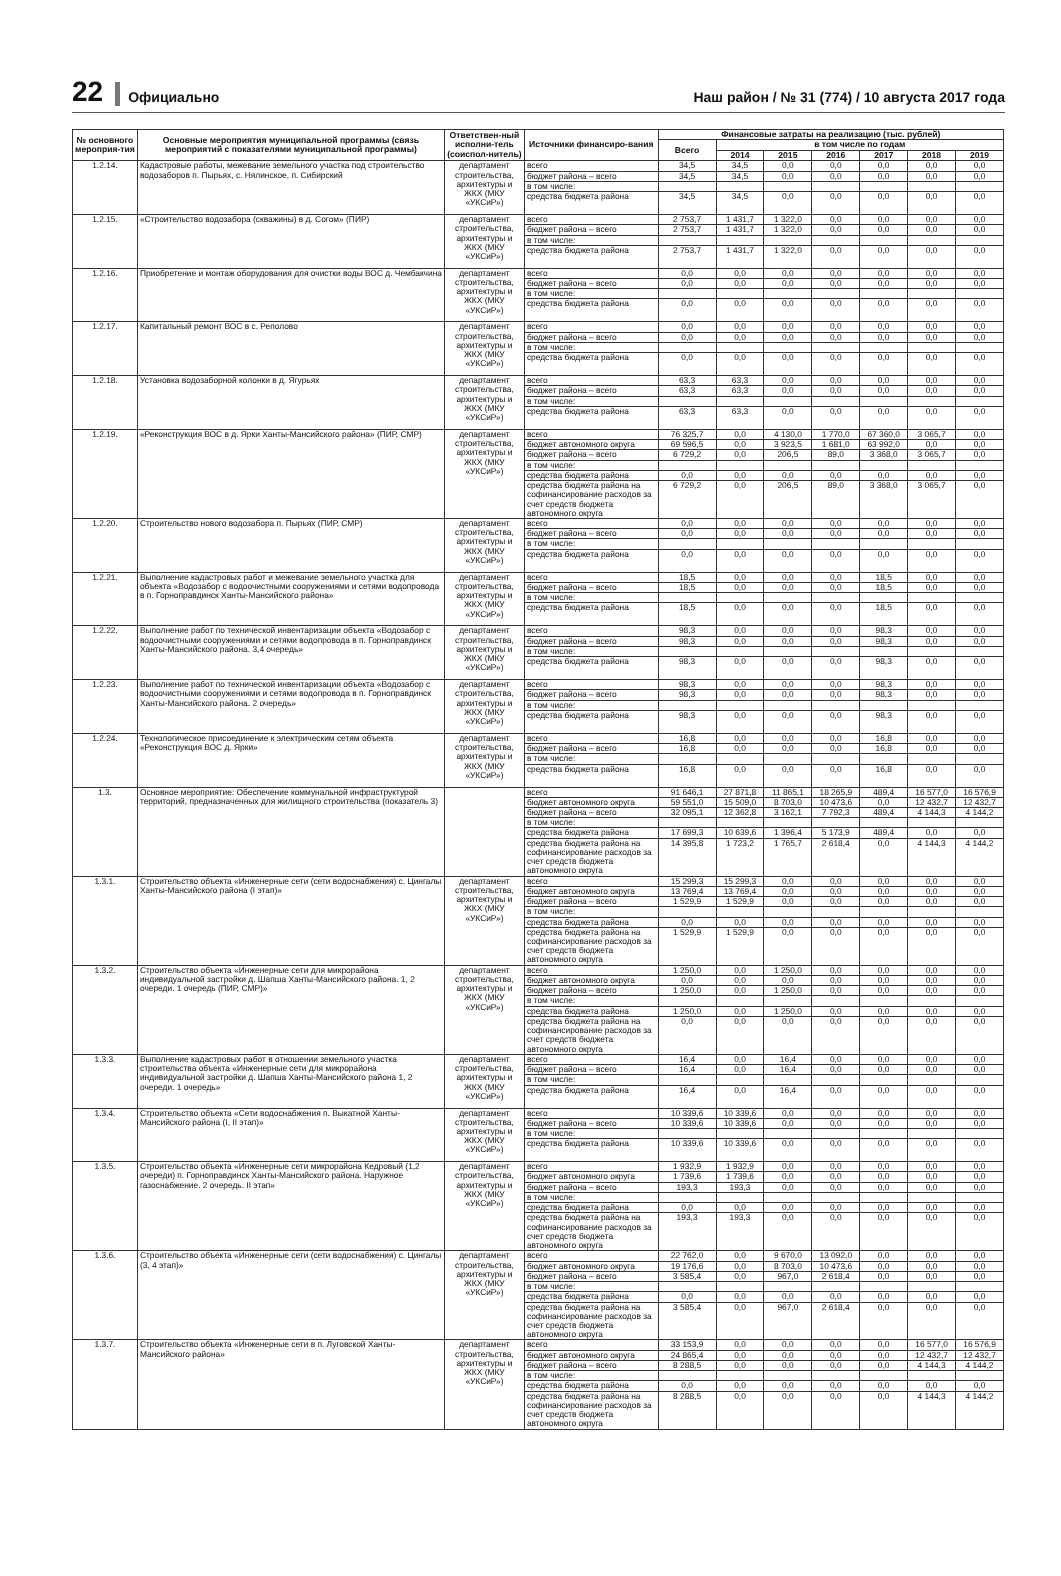22 Официально Наш район / № 31 (774) / 10 августа 2017 года
| № основного мероприя-тия | Основные мероприятия муниципальной программы (связь мероприятий с показателями муниципальной программы) | Ответствен-ный исполни-тель (соиспол-нитель) | Источники финансиро-вания | Финансовые затраты на реализацию (тыс. рублей) | | | | | | |
| --- | --- | --- | --- | --- | --- | --- | --- | --- | --- | --- |
| | | | | Всего | в том числе по годам | | | | | |
| | | | | | 2014 | 2015 | 2016 | 2017 | 2018 | 2019 |
| 1.2.14. | Кадастровые работы, межевание земельного участка под строительство водозаборов п. Пырьях, с. Нялинское, п. Сибирский | департамент строительства, архитектуры и ЖКХ (МКУ «УКСиР») | всего | 34,5 | 34,5 | 0,0 | 0,0 | 0,0 | 0,0 | 0,0 |
| | | | бюджет района – всего | 34,5 | 34,5 | 0,0 | 0,0 | 0,0 | 0,0 | 0,0 |
| | | | в том числе: | | | | | | | |
| | | | средства бюджета района | 34,5 | 34,5 | 0,0 | 0,0 | 0,0 | 0,0 | 0,0 |
| 1.2.15. | «Строительство водозабора (скважины) в д. Согом» (ПИР) | департамент строительства, архитектуры и ЖКХ (МКУ «УКСиР») | всего | 2 753,7 | 1 431,7 | 1 322,0 | 0,0 | 0,0 | 0,0 | 0,0 |
| | | | бюджет района – всего | 2 753,7 | 1 431,7 | 1 322,0 | 0,0 | 0,0 | 0,0 | 0,0 |
| | | | в том числе: | | | | | | | |
| | | | средства бюджета района | 2 753,7 | 1 431,7 | 1 322,0 | 0,0 | 0,0 | 0,0 | 0,0 |
| 1.2.16. | Приобретение и монтаж оборудования для очистки воды ВОС д. Чембакчина | департамент строительства, архитектуры и ЖКХ (МКУ «УКСиР») | всего | 0,0 | 0,0 | 0,0 | 0,0 | 0,0 | 0,0 | 0,0 |
| | | | бюджет района – всего | 0,0 | 0,0 | 0,0 | 0,0 | 0,0 | 0,0 | 0,0 |
| | | | в том числе: | | | | | | | |
| | | | средства бюджета района | 0,0 | 0,0 | 0,0 | 0,0 | 0,0 | 0,0 | 0,0 |
| 1.2.17. | Капитальный ремонт ВОС в с. Реполово | департамент строительства, архитектуры и ЖКХ (МКУ «УКСиР») | всего | 0,0 | 0,0 | 0,0 | 0,0 | 0,0 | 0,0 | 0,0 |
| | | | бюджет района – всего | 0,0 | 0,0 | 0,0 | 0,0 | 0,0 | 0,0 | 0,0 |
| | | | в том числе: | | | | | | | |
| | | | средства бюджета района | 0,0 | 0,0 | 0,0 | 0,0 | 0,0 | 0,0 | 0,0 |
| 1.2.18. | Установка водозаборной колонки в д. Ягурьях | департамент строительства, архитектуры и ЖКХ (МКУ «УКСиР») | всего | 63,3 | 63,3 | 0,0 | 0,0 | 0,0 | 0,0 | 0,0 |
| | | | бюджет района – всего | 63,3 | 63,3 | 0,0 | 0,0 | 0,0 | 0,0 | 0,0 |
| | | | в том числе: | | | | | | | |
| | | | средства бюджета района | 63,3 | 63,3 | 0,0 | 0,0 | 0,0 | 0,0 | 0,0 |
| 1.2.19. | «Реконструкция ВОС в д. Ярки Ханты-Мансийского района» (ПИР, СМР) | департамент строительства, архитектуры и ЖКХ (МКУ «УКСиР») | всего | 76 325,7 | 0,0 | 4 130,0 | 1 770,0 | 67 360,0 | 3 065,7 | 0,0 |
| | | | бюджет автономного округа | 69 596,5 | 0,0 | 3 923,5 | 1 681,0 | 63 992,0 | 0,0 | 0,0 |
| | | | бюджет района – всего | 6 729,2 | 0,0 | 206,5 | 89,0 | 3 368,0 | 3 065,7 | 0,0 |
| | | | в том числе: | | | | | | | |
| | | | средства бюджета района | 0,0 | 0,0 | 0,0 | 0,0 | 0,0 | 0,0 | 0,0 |
| | | | средства бюджета района на софинансирование расходов за счет средств бюджета автономного округа | 6 729,2 | 0,0 | 206,5 | 89,0 | 3 368,0 | 3 065,7 | 0,0 |
| 1.2.20. | Строительство нового водозабора п. Пырьях (ПИР, СМР) | департамент строительства, архитектуры и ЖКХ (МКУ «УКСиР») | всего | 0,0 | 0,0 | 0,0 | 0,0 | 0,0 | 0,0 | 0,0 |
| | | | бюджет района – всего | 0,0 | 0,0 | 0,0 | 0,0 | 0,0 | 0,0 | 0,0 |
| | | | в том числе: | | | | | | | |
| | | | средства бюджета района | 0,0 | 0,0 | 0,0 | 0,0 | 0,0 | 0,0 | 0,0 |
| 1.2.21. | Выполнение кадастровых работ и межевание земельного участка для объекта «Водозабор с водоочистными сооружениями и сетями водопровода в п. Горноправдинск Ханты-Мансийского района» | департамент строительства, архитектуры и ЖКХ (МКУ «УКСиР») | всего | 18,5 | 0,0 | 0,0 | 0,0 | 18,5 | 0,0 | 0,0 |
| | | | бюджет района – всего | 18,5 | 0,0 | 0,0 | 0,0 | 18,5 | 0,0 | 0,0 |
| | | | в том числе: | | | | | | | |
| | | | средства бюджета района | 18,5 | 0,0 | 0,0 | 0,0 | 18,5 | 0,0 | 0,0 |
| 1.2.22. | Выполнение работ по технической инвентаризации объекта «Водозабор с водоочистными сооружениями и сетями водопровода в п. Горноправдинск Ханты-Мансийского района. 3,4 очередь» | департамент строительства, архитектуры и ЖКХ (МКУ «УКСиР») | всего | 98,3 | 0,0 | 0,0 | 0,0 | 98,3 | 0,0 | 0,0 |
| | | | бюджет района – всего | 98,3 | 0,0 | 0,0 | 0,0 | 98,3 | 0,0 | 0,0 |
| | | | в том числе: | | | | | | | |
| | | | средства бюджета района | 98,3 | 0,0 | 0,0 | 0,0 | 98,3 | 0,0 | 0,0 |
| 1.2.23. | Выполнение работ по технической инвентаризации объекта «Водозабор с водоочистными сооружениями и сетями водопровода в п. Горноправдинск Ханты-Мансийского района. 2 очередь» | департамент строительства, архитектуры и ЖКХ (МКУ «УКСиР») | всего | 98,3 | 0,0 | 0,0 | 0,0 | 98,3 | 0,0 | 0,0 |
| | | | бюджет района – всего | 98,3 | 0,0 | 0,0 | 0,0 | 98,3 | 0,0 | 0,0 |
| | | | в том числе: | | | | | | | |
| | | | средства бюджета района | 98,3 | 0,0 | 0,0 | 0,0 | 98,3 | 0,0 | 0,0 |
| 1.2.24. | Технологическое присоединение к электрическим сетям объекта «Реконструкция ВОС д. Ярки» | департамент строительства, архитектуры и ЖКХ (МКУ «УКСиР») | всего | 16,8 | 0,0 | 0,0 | 0,0 | 16,8 | 0,0 | 0,0 |
| | | | бюджет района – всего | 16,8 | 0,0 | 0,0 | 0,0 | 16,8 | 0,0 | 0,0 |
| | | | в том числе: | | | | | | | |
| | | | средства бюджета района | 16,8 | 0,0 | 0,0 | 0,0 | 16,8 | 0,0 | 0,0 |
| 1.3. | Основное мероприятие: Обеспечение коммунальной инфраструктурой территорий, предназначенных для жилищного строительства (показатель 3) | | всего | 91 646,1 | 27 871,8 | 11 865,1 | 18 265,9 | 489,4 | 16 577,0 | 16 576,9 |
| | | | бюджет автономного округа | 59 551,0 | 15 509,0 | 8 703,0 | 10 473,6 | 0,0 | 12 432,7 | 12 432,7 |
| | | | бюджет района – всего | 32 095,1 | 12 362,8 | 3 162,1 | 7 792,3 | 489,4 | 4 144,3 | 4 144,2 |
| | | | в том числе: | | | | | | | |
| | | | средства бюджета района | 17 699,3 | 10 639,6 | 1 396,4 | 5 173,9 | 489,4 | 0,0 | 0,0 |
| | | | средства бюджета района на софинансирование расходов за счет средств бюджета автономного округа | 14 395,8 | 1 723,2 | 1 765,7 | 2 618,4 | 0,0 | 4 144,3 | 4 144,2 |
| 1.3.1. | Строительство объекта «Инженерные сети (сети водоснабжения) с. Цингалы Ханты-Мансийского района (I этап)» | департамент строительства, архитектуры и ЖКХ (МКУ «УКСиР») | всего | 15 299,3 | 15 299,3 | 0,0 | 0,0 | 0,0 | 0,0 | 0,0 |
| | | | бюджет автономного округа | 13 769,4 | 13 769,4 | 0,0 | 0,0 | 0,0 | 0,0 | 0,0 |
| | | | бюджет района – всего | 1 529,9 | 1 529,9 | 0,0 | 0,0 | 0,0 | 0,0 | 0,0 |
| | | | в том числе: | | | | | | | |
| | | | средства бюджета района | 0,0 | 0,0 | 0,0 | 0,0 | 0,0 | 0,0 | 0,0 |
| | | | средства бюджета района на софинансирование расходов за счет средств бюджета автономного округа | 1 529,9 | 1 529,9 | 0,0 | 0,0 | 0,0 | 0,0 | 0,0 |
| 1.3.2. | Строительство объекта «Инженерные сети для микрорайона индивидуальной застройки д. Шапша Ханты-Мансийского района. 1, 2 очереди. 1 очередь (ПИР, СМР)» | департамент строительства, архитектуры и ЖКХ (МКУ «УКСиР») | всего | 1 250,0 | 0,0 | 1 250,0 | 0,0 | 0,0 | 0,0 | 0,0 |
| | | | бюджет автономного округа | 0,0 | 0,0 | 0,0 | 0,0 | 0,0 | 0,0 | 0,0 |
| | | | бюджет района – всего | 1 250,0 | 0,0 | 1 250,0 | 0,0 | 0,0 | 0,0 | 0,0 |
| | | | в том числе: | | | | | | | |
| | | | средства бюджета района | 1 250,0 | 0,0 | 1 250,0 | 0,0 | 0,0 | 0,0 | 0,0 |
| | | | средства бюджета района на софинансирование расходов за счет средств бюджета автономного округа | 0,0 | 0,0 | 0,0 | 0,0 | 0,0 | 0,0 | 0,0 |
| 1.3.3. | Выполнение кадастровых работ в отношении земельного участка строительства объекта «Инженерные сети для микрорайона индивидуальной застройки д. Шапша Ханты-Мансийского района 1, 2 очереди. 1 очередь» | департамент строительства, архитектуры и ЖКХ (МКУ «УКСиР») | всего | 16,4 | 0,0 | 16,4 | 0,0 | 0,0 | 0,0 | 0,0 |
| | | | бюджет района – всего | 16,4 | 0,0 | 16,4 | 0,0 | 0,0 | 0,0 | 0,0 |
| | | | в том числе: | | | | | | | |
| | | | средства бюджета района | 16,4 | 0,0 | 16,4 | 0,0 | 0,0 | 0,0 | 0,0 |
| 1.3.4. | Строительство объекта «Сети водоснабжения п. Выкатной Ханты-Мансийского района (I, II этап)» | департамент строительства, архитектуры и ЖКХ (МКУ «УКСиР») | всего | 10 339,6 | 10 339,6 | 0,0 | 0,0 | 0,0 | 0,0 | 0,0 |
| | | | бюджет района – всего | 10 339,6 | 10 339,6 | 0,0 | 0,0 | 0,0 | 0,0 | 0,0 |
| | | | в том числе: | | | | | | | |
| | | | средства бюджета района | 10 339,6 | 10 339,6 | 0,0 | 0,0 | 0,0 | 0,0 | 0,0 |
| 1.3.5. | Строительство объекта «Инженерные сети микрорайона Кедровый (1,2 очереди) п. Горноправдинск Ханты-Мансийского района. Наружное газоснабжение. 2 очередь. II этап» | департамент строительства, архитектуры и ЖКХ (МКУ «УКСиР») | всего | 1 932,9 | 1 932,9 | 0,0 | 0,0 | 0,0 | 0,0 | 0,0 |
| | | | бюджет автономного округа | 1 739,6 | 1 739,6 | 0,0 | 0,0 | 0,0 | 0,0 | 0,0 |
| | | | бюджет района – всего | 193,3 | 193,3 | 0,0 | 0,0 | 0,0 | 0,0 | 0,0 |
| | | | в том числе: | | | | | | | |
| | | | средства бюджета района | 0,0 | 0,0 | 0,0 | 0,0 | 0,0 | 0,0 | 0,0 |
| | | | средства бюджета района на софинансирование расходов за счет средств бюджета автономного округа | 193,3 | 193,3 | 0,0 | 0,0 | 0,0 | 0,0 | 0,0 |
| 1.3.6. | Строительство объекта «Инженерные сети (сети водоснабжения) с. Цингалы (3, 4 этап)» | департамент строительства, архитектуры и ЖКХ (МКУ «УКСиР») | всего | 22 762,0 | 0,0 | 9 670,0 | 13 092,0 | 0,0 | 0,0 | 0,0 |
| | | | бюджет автономного округа | 19 176,6 | 0,0 | 8 703,0 | 10 473,6 | 0,0 | 0,0 | 0,0 |
| | | | бюджет района – всего | 3 585,4 | 0,0 | 967,0 | 2 618,4 | 0,0 | 0,0 | 0,0 |
| | | | в том числе: | | | | | | | |
| | | | средства бюджета района | 0,0 | 0,0 | 0,0 | 0,0 | 0,0 | 0,0 | 0,0 |
| | | | средства бюджета района на софинансирование расходов за счет средств бюджета автономного округа | 3 585,4 | 0,0 | 967,0 | 2 618,4 | 0,0 | 0,0 | 0,0 |
| 1.3.7. | Строительство объекта «Инженерные сети в п. Луговской Ханты-Мансийского района» | департамент строительства, архитектуры и ЖКХ (МКУ «УКСиР») | всего | 33 153,9 | 0,0 | 0,0 | 0,0 | 0,0 | 16 577,0 | 16 576,9 |
| | | | бюджет автономного округа | 24 865,4 | 0,0 | 0,0 | 0,0 | 0,0 | 12 432,7 | 12 432,7 |
| | | | бюджет района – всего | 8 288,5 | 0,0 | 0,0 | 0,0 | 0,0 | 4 144,3 | 4 144,2 |
| | | | в том числе: | | | | | | | |
| | | | средства бюджета района | 0,0 | 0,0 | 0,0 | 0,0 | 0,0 | 0,0 | 0,0 |
| | | | средства бюджета района на софинансирование расходов за счет средств бюджета автономного округа | 8 288,5 | 0,0 | 0,0 | 0,0 | 0,0 | 4 144,3 | 4 144,2 |